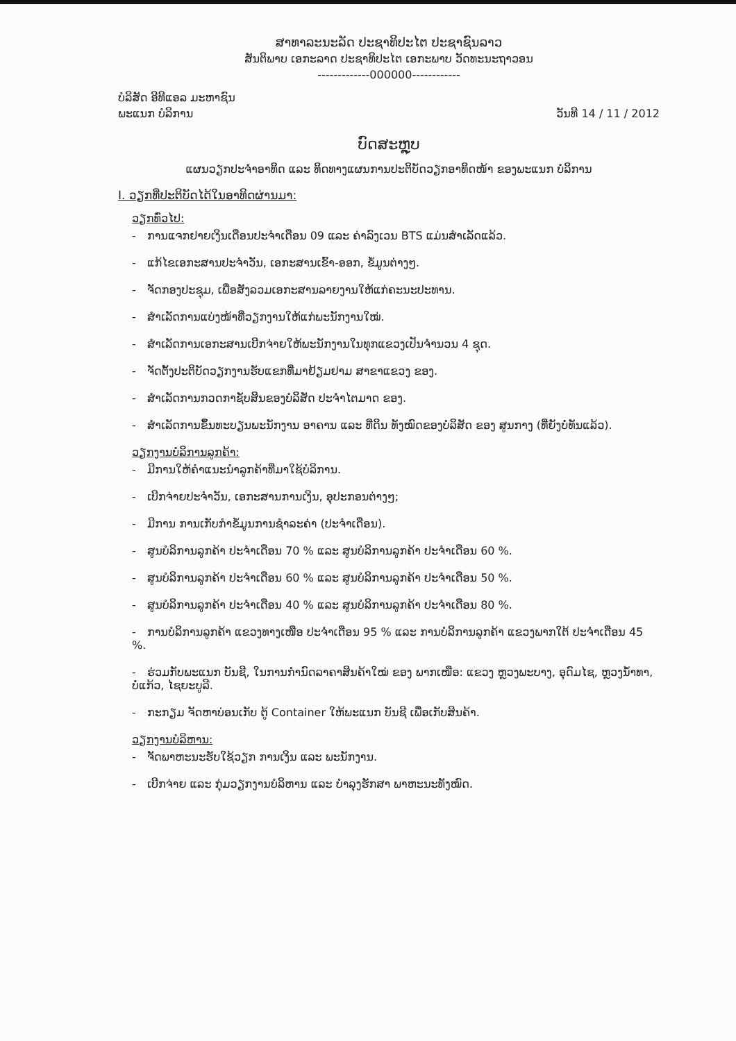ສາທາລະນະລັດ ປະຊາທິປະໄຕ ປະຊາຊົນລາວ
ສັນຕິພາບ ເອກະລາດ ປະຊາທິປະໄຕ ເອກະພາບ ວັດທະນະຖາວອນ
-------------000000------------
ບໍລິສັດ ອີທີແອລ ມະຫາຊົນ
ພະແນກ ບໍລິການ ວັນທີ 14 / 11 / 2012
ບົດສະຫຼຸບ
ແຜນວຽກປະຈຳອາທິດ ແລະ ທິດທາງແຜນການປະຕິບັດວຽກອາທິດໜ້າ ຂອງພະແນກ ບໍລິການ
I. ວຽກທີ່ປະຕິບັດໄດ້ໃນອາທິດຜ່ານມາ:
ວຽກທົ່ວໄປ:
- ການແຈກຢາຍເງິນເດືອນປະຈຳເດືອນ 09 ແລະ ຄ່າລົງເວນ BTS ແມ່ນສຳເລັດແລ້ວ.
- ແກ້ໄຂເອກະສານປະຈຳວັນ, ເອກະສານເຂົ້າ-ອອກ, ຂໍ້ມູນຕ່າງໆ.
- ຈັດກອງປະຊຸມ, ເພື່ອສັງລວມເອກະສານລາຍງານໃຫ້ແກ່ຄະນະປະທານ.
- ສຳເລັດການແບ່ງໜ້າທີ່ວຽກງານໃຫ້ແກ່ພະນັກງານໃໝ່.
- ສຳເລັດການເອກະສານເບີກຈ່າຍໃຫ້ພະນັກງານໃນທຸກແຂວງເປັນຈຳນວນ 4 ຊຸດ.
- ຈັດຕັ້ງປະຕິບັດວຽກງານຮັບແຂກທີ່ມາຢ້ຽມຢາມ ສາຂາແຂວງ ຂອງ.
- ສຳເລັດການກວດກາຊັບສິນຂອງບໍລິສັດ ປະຈຳໄຕມາດ ຂອງ.
- ສຳເລັດການຂຶ້ນທະບຽນພະນັກງານ ອາຄານ ແລະ ທີ່ດິນ ທັງໝົດຂອງບໍລິສັດ ຂອງ ສູນກາງ (ທີ່ຍັງບໍ່ທັນແລ້ວ).
ວຽກງານບໍລິການລູກຄ້າ:
- ມີການໃຫ້ຄຳແນະນຳລູກຄ້າທີ່ມາໃຊ້ບໍລິການ.
- ເບີກຈ່າຍປະຈຳວັນ, ເອກະສານການເງິນ, ອຸປະກອນຕ່າງໆ;
- ມີການ ການເກັບກຳຂໍ້ມູນການຊຳລະຄ່າ (ປະຈຳເດືອນ).
- ສູນບໍລິການລູກຄ້າ ປະຈຳເດືອນ 70 % ແລະ ສູນບໍລິການລູກຄ້າ ປະຈຳເດືອນ 60 %.
- ສູນບໍລິການລູກຄ້າ ປະຈຳເດືອນ 60 % ແລະ ສູນບໍລິການລູກຄ້າ ປະຈຳເດືອນ 50 %.
- ສູນບໍລິການລູກຄ້າ ປະຈຳເດືອນ 40 % ແລະ ສູນບໍລິການລູກຄ້າ ປະຈຳເດືອນ 80 %.
- ການບໍລິການລູກຄ້າ ແຂວງທາງເໜືອ ປະຈຳເດືອນ 95 % ແລະ ການບໍລິການລູກຄ້າ ແຂວງພາກໃຕ້ ປະຈຳເດືອນ 45 %.
- ຮ່ວມກັບພະແນກ ບັນຊີ, ໃນການກຳນົດລາຄາສິນຄ້າໃໝ່ ຂອງ ພາກເໜືອ: ແຂວງ ຫຼວງພະບາງ, ອຸດົມໄຊ, ຫຼວງນ້ຳທາ, ບໍ່ແກ້ວ, ໄຊຍະບູລີ.
- ກະກຽມ ຈັດຫາບ່ອນເກັບ ຕູ້ Container ໃຫ້ພະແນກ ບັນຊີ ເພື່ອເກັບສິນຄ້າ.
ວຽກງານບໍລິຫານ:
- ຈັດພາຫະນະຮັບໃຊ້ວຽກ ການເງິນ ແລະ ພະນັກງານ.
- ເບີກຈ່າຍ ແລະ ກຸ່ມວຽກງານບໍລິຫານ ແລະ ບຳລຸງຮັກສາ ພາຫະນະທັງໝົດ.